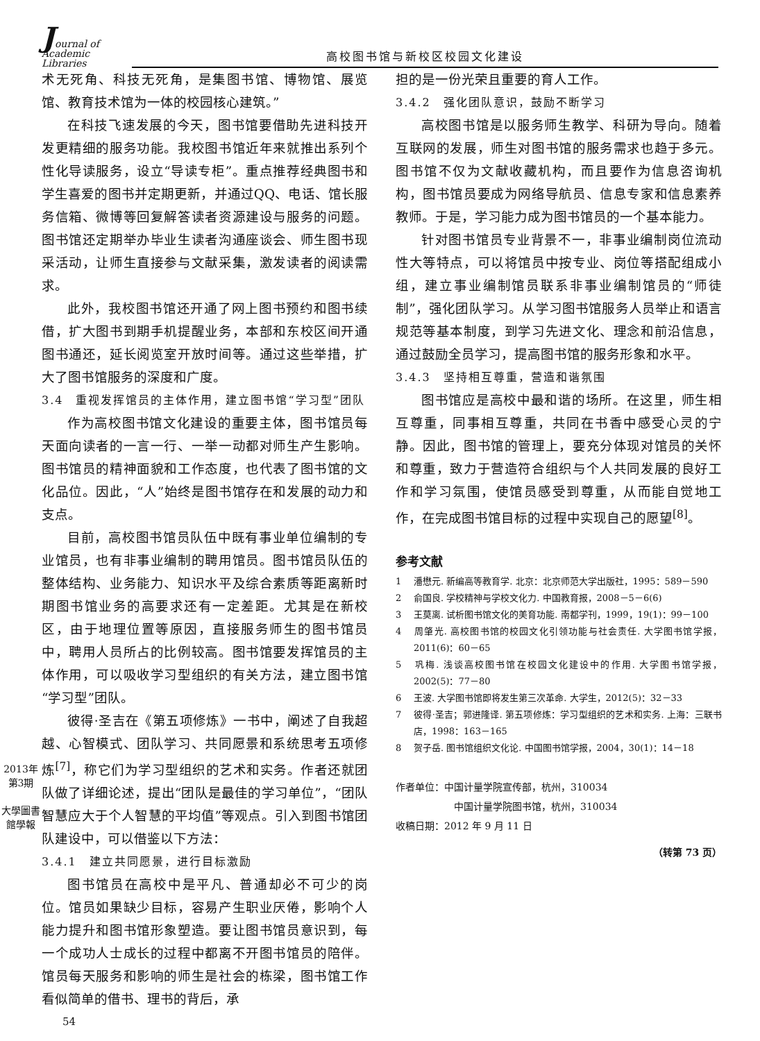Journal of Academic Libraries
高校图书馆与新校区校园文化建设
2013年第3期
大學圖書館學報
术无死角、科技无死角，是集图书馆、博物馆、展览馆、教育技术馆为一体的校园核心建筑。”
在科技飞速发展的今天，图书馆要借助先进科技开发更精细的服务功能。我校图书馆近年来就推出系列个性化导读服务，设立“导读专柜”。重点推荐经典图书和学生喜爱的图书并定期更新，并通过QQ、电话、馆长服务信箱、微博等回复解答读者资源建设与服务的问题。图书馆还定期举办毕业生读者沟通座谈会、师生图书现采活动，让师生直接参与文献采集，激发读者的阅读需求。
此外，我校图书馆还开通了网上图书预约和图书续借，扩大图书到期手机提醒业务，本部和东校区间开通图书通还，延长阅览室开放时间等。通过这些举措，扩大了图书馆服务的深度和广度。
3.4　重视发挥馆员的主体作用，建立图书馆“学习型”团队
作为高校图书馆文化建设的重要主体，图书馆员每天面向读者的一言一行、一举一动都对师生产生影响。图书馆员的精神面貌和工作态度，也代表了图书馆的文化品位。因此，“人”始终是图书馆存在和发展的动力和支点。
目前，高校图书馆员队伍中既有事业单位编制的专业馆员，也有非事业编制的聘用馆员。图书馆员队伍的整体结构、业务能力、知识水平及综合素质等距离新时期图书馆业务的高要求还有一定差距。尤其是在新校区，由于地理位置等原因，直接服务师生的图书馆员中，聘用人员所占的比例较高。图书馆要发挥馆员的主体作用，可以吸收学习型组织的有关方法，建立图书馆“学习型”团队。
彼得·圣吉在《第五项修炼》一书中，阐述了自我超越、心智模式、团队学习、共同愿景和系统思考五项修炼<sup>[7]</sup>，称它们为学习型组织的艺术和实务。作者还就团队做了详细论述，提出“团队是最佳的学习单位”，“团队智慧应大于个人智慧的平均值”等观点。引入到图书馆团队建设中，可以借鉴以下方法：
3.4.1　建立共同愿景，进行目标激励
图书馆员在高校中是平凡、普通却必不可少的岗位。馆员如果缺少目标，容易产生职业厌倦，影响个人能力提升和图书馆形象塑造。要让图书馆员意识到，每一个成功人士成长的过程中都离不开图书馆员的陪伴。馆员每天服务和影响的师生是社会的栋梁，图书馆工作看似简单的借书、理书的背后，承
54
担的是一份光荣且重要的育人工作。
3.4.2　强化团队意识，鼓励不断学习
高校图书馆是以服务师生教学、科研为导向。随着互联网的发展，师生对图书馆的服务需求也趋于多元。图书馆不仅为文献收藏机构，而且要作为信息咨询机构，图书馆员要成为网络导航员、信息专家和信息素养教师。于是，学习能力成为图书馆员的一个基本能力。
针对图书馆员专业背景不一，非事业编制岗位流动性大等特点，可以将馆员中按专业、岗位等搭配组成小组，建立事业编制馆员联系非事业编制馆员的“师徒制”，强化团队学习。从学习图书馆服务人员举止和语言规范等基本制度，到学习先进文化、理念和前沿信息，通过鼓励全员学习，提高图书馆的服务形象和水平。
3.4.3　坚持相互尊重，营造和谐氛围
图书馆应是高校中最和谐的场所。在这里，师生相互尊重，同事相互尊重，共同在书香中感受心灵的宁静。因此，图书馆的管理上，要充分体现对馆员的关怀和尊重，致力于营造符合组织与个人共同发展的良好工作和学习氛围，使馆员感受到尊重，从而能自觉地工作，在完成图书馆目标的过程中实现自己的愿望<sup>[8]</sup>。
参考文献
1 潘懋元. 新编高等教育学. 北京：北京师范大学出版社，1995：589－590
2 俞国良. 学校精神与学校文化力. 中国教育报，2008－5－6(6)
3 王莫离. 试析图书馆文化的美育功能. 南都学刊，1999，19(1)：99－100
4 周肇光. 高校图书馆的校园文化引领功能与社会责任. 大学图书馆学报，2011(6)：60－65
5 巩梅. 浅谈高校图书馆在校园文化建设中的作用. 大学图书馆学报，2002(5)：77－80
6 王波. 大学图书馆即将发生第三次革命. 大学生，2012(5)：32－33
7 彼得·圣吉；郭进隆译. 第五项修炼：学习型组织的艺术和实务. 上海：三联书店，1998：163－165
8 贺子岳. 图书馆组织文化论. 中国图书馆学报，2004，30(1)：14－18
作者单位：中国计量学院宣传部，杭州，310034
中国计量学院图书馆，杭州，310034
收稿日期：2012 年 9 月 11 日
（转第 73 页）